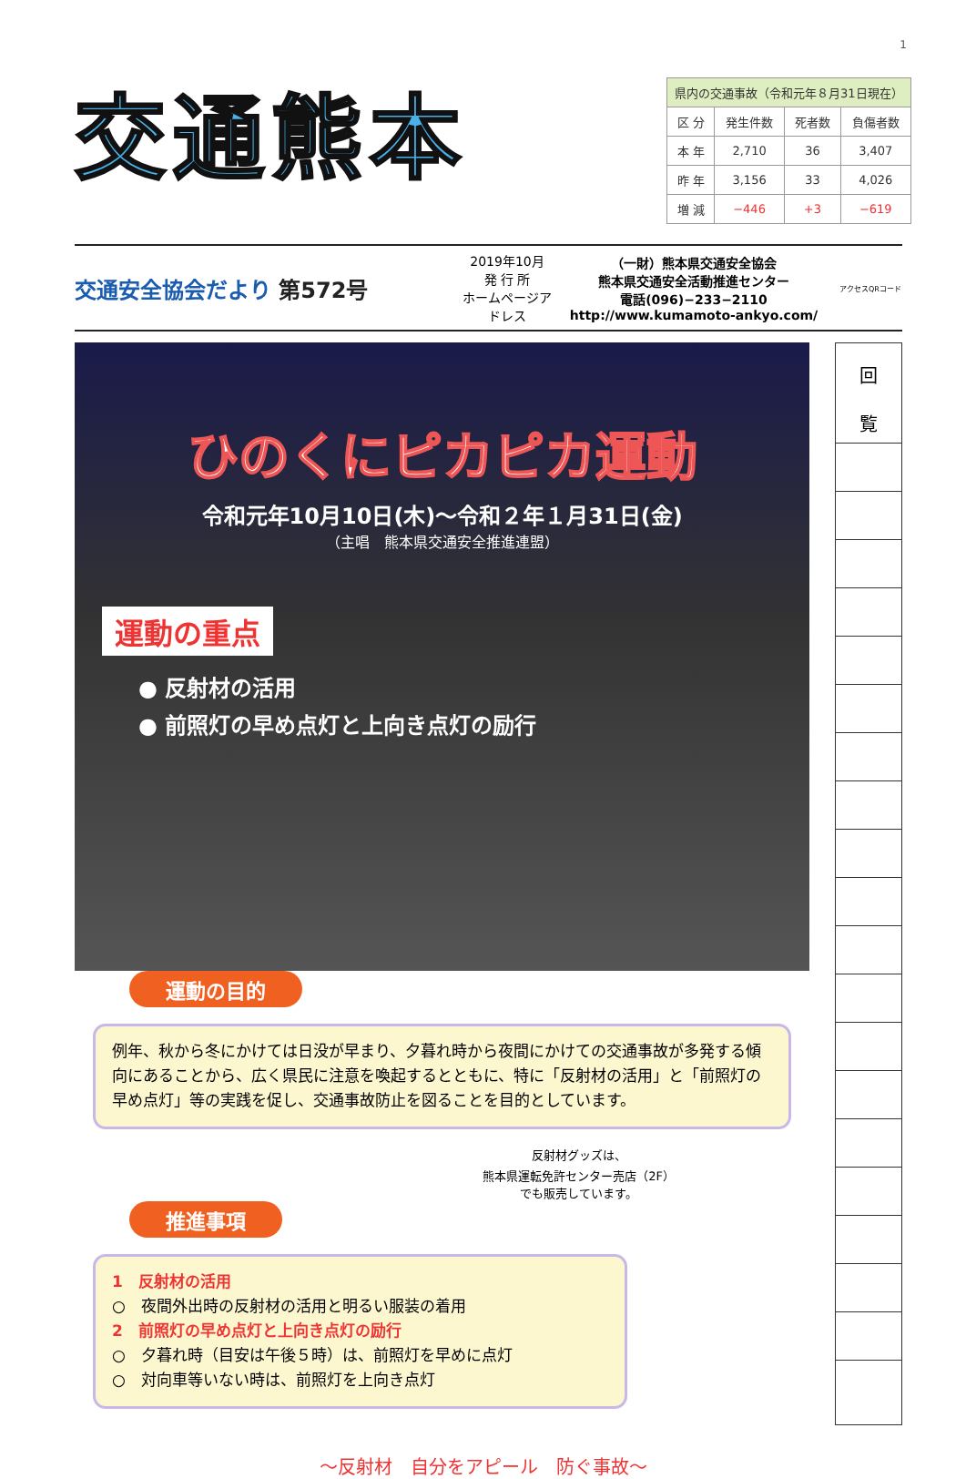1
交通熊本
| 県内の交通事故（令和元年８月31日現在） | | | |
| 区 分 | 発生件数 | 死者数 | 負傷者数 |
| 本 年 | 2,710 | 36 | 3,407 |
| 昨 年 | 3,156 | 33 | 4,026 |
| 増 減 | −446 | +3 | −619 |
交通安全協会だより 第572号
2019年10月
発 行 所
ホームページアドレス
（一財）熊本県交通安全協会
熊本県交通安全活動推進センター
電話(096)−233−2110
http://www.kumamoto-ankyo.com/
アクセスQRコード
ひのくにピカピカ運動
令和元年10月10日(木)〜令和２年１月31日(金)
（主唱　熊本県交通安全推進連盟）
運動の重点
● 反射材の活用
● 前照灯の早め点灯と上向き点灯の励行
運動の目的
例年、秋から冬にかけては日没が早まり、夕暮れ時から夜間にかけての交通事故が多発する傾向にあることから、広く県民に注意を喚起するとともに、特に「反射材の活用」と「前照灯の早め点灯」等の実践を促し、交通事故防止を図ることを目的としています。
反射材グッズは、
熊本県運転免許センター売店（2F）
でも販売しています。
推進事項
1　反射材の活用
○　夜間外出時の反射材の活用と明るい服装の着用
2　前照灯の早め点灯と上向き点灯の励行
○　夕暮れ時（目安は午後５時）は、前照灯を早めに点灯
○　対向車等いない時は、前照灯を上向き点灯
回
覧
〜反射材　自分をアピール　防ぐ事故〜